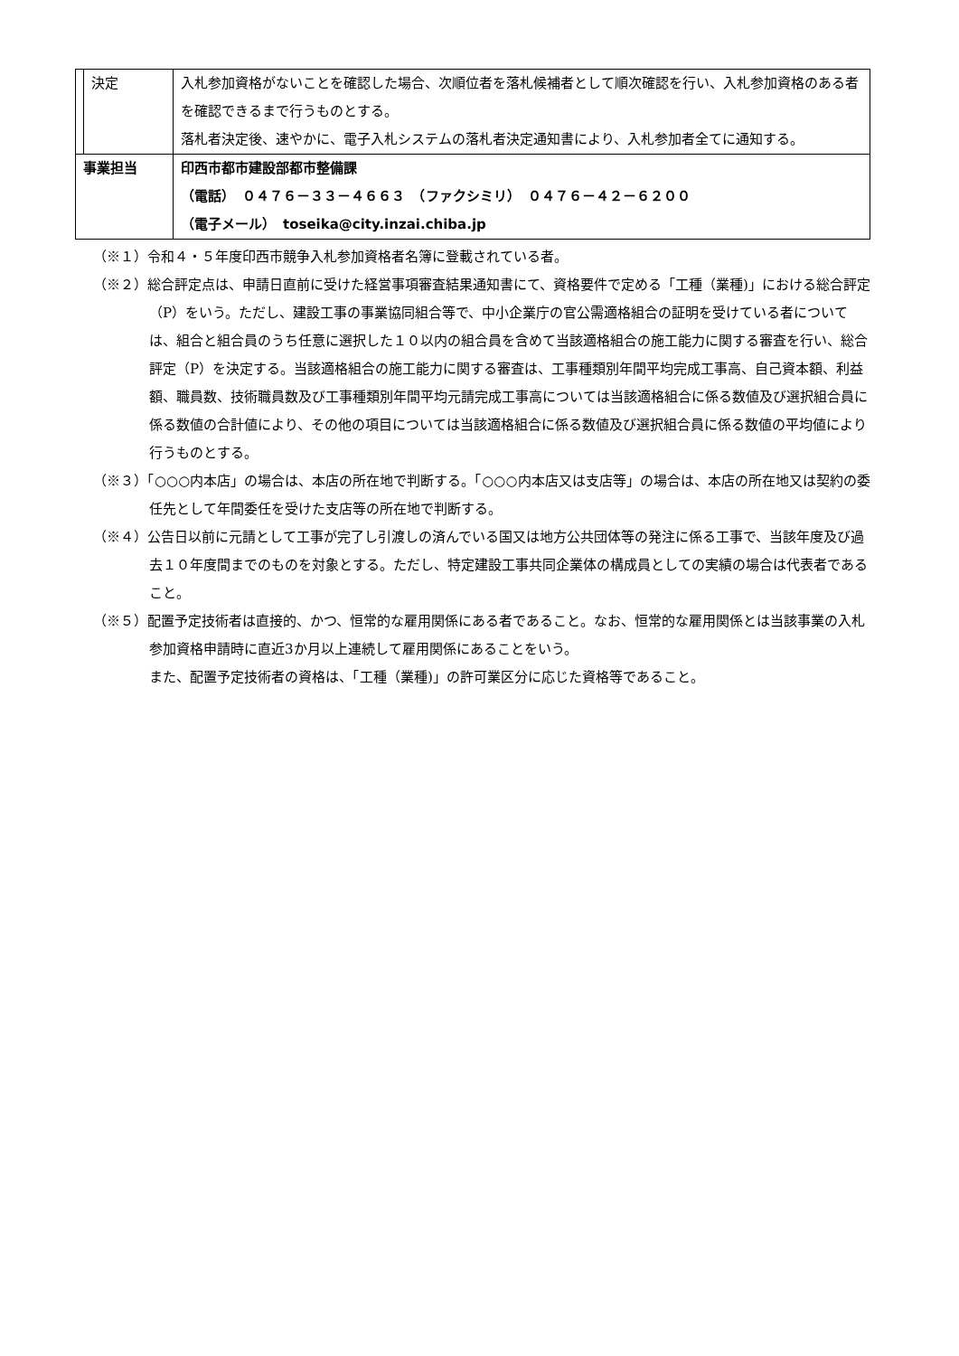| | 決定 | 入札参加資格がないことを確認した場合、次順位者を落札候補者として順次確認を行い、入札参加資格のある者を確認できるまで行うものとする。 落札者決定後、速やかに、電子入札システムの落札者決定通知書により、入札参加者全てに通知する。 |
| 事業担当 | | 印西市都市建設部都市整備課 （電話） ０４７６－３３－４６６３ （ファクシミリ） ０４７６－４２－６２００ （電子メール） toseika@city.inzai.chiba.jp |
（※１）令和４・５年度印西市競争入札参加資格者名簿に登載されている者。
（※２）総合評定点は、申請日直前に受けた経営事項審査結果通知書にて、資格要件で定める「工種（業種)」における総合評定（P）をいう。ただし、建設工事の事業協同組合等で、中小企業庁の官公需適格組合の証明を受けている者については、組合と組合員のうち任意に選択した１０以内の組合員を含めて当該適格組合の施工能力に関する審査を行い、総合評定（P）を決定する。当該適格組合の施工能力に関する審査は、工事種類別年間平均完成工事高、自己資本額、利益額、職員数、技術職員数及び工事種類別年間平均元請完成工事高については当該適格組合に係る数値及び選択組合員に係る数値の合計値により、その他の項目については当該適格組合に係る数値及び選択組合員に係る数値の平均値により行うものとする。
（※３）「○○○内本店」の場合は、本店の所在地で判断する。「○○○内本店又は支店等」の場合は、本店の所在地又は契約の委任先として年間委任を受けた支店等の所在地で判断する。
（※４）公告日以前に元請として工事が完了し引渡しの済んでいる国又は地方公共団体等の発注に係る工事で、当該年度及び過去１０年度間までのものを対象とする。ただし、特定建設工事共同企業体の構成員としての実績の場合は代表者であること。
（※５）配置予定技術者は直接的、かつ、恒常的な雇用関係にある者であること。なお、恒常的な雇用関係とは当該事業の入札参加資格申請時に直近3か月以上連続して雇用関係にあることをいう。
また、配置予定技術者の資格は、「工種（業種)」の許可業区分に応じた資格等であること。